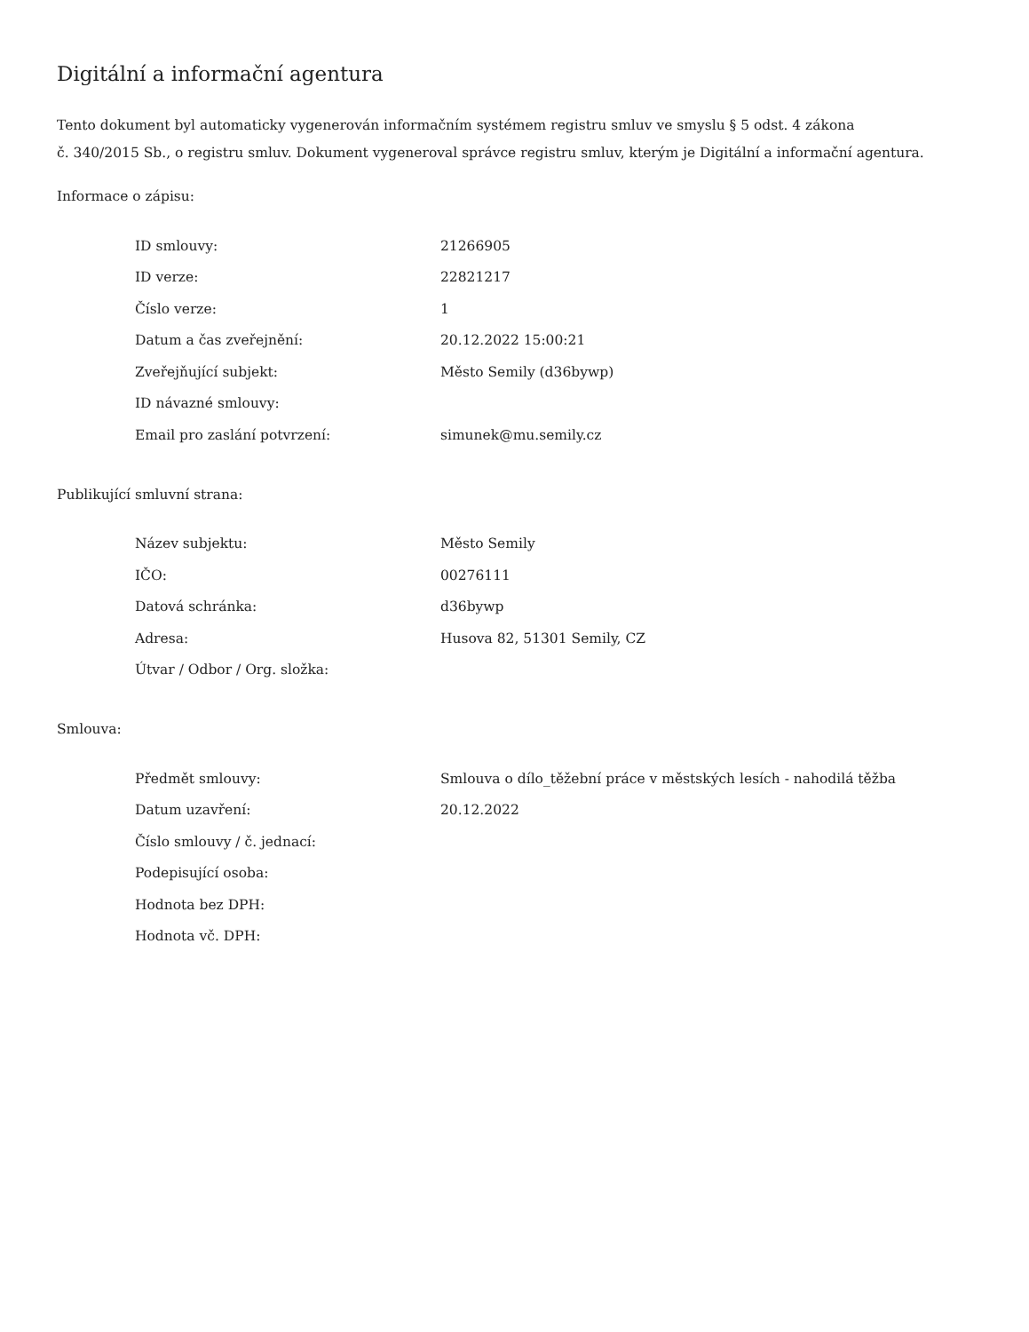Digitální a informační agentura
Tento dokument byl automaticky vygenerován informačním systémem registru smluv ve smyslu § 5 odst. 4 zákona
č. 340/2015 Sb., o registru smluv. Dokument vygeneroval správce registru smluv, kterým je Digitální a informační agentura.
Informace o zápisu:
| ID smlouvy: | 21266905 |
| ID verze: | 22821217 |
| Číslo verze: | 1 |
| Datum a čas zveřejnění: | 20.12.2022 15:00:21 |
| Zveřejňující subjekt: | Město Semily (d36bywp) |
| ID návazné smlouvy: | |
| Email pro zaslání potvrzení: | simunek@mu.semily.cz |
Publikující smluvní strana:
| Název subjektu: | Město Semily |
| IČO: | 00276111 |
| Datová schránka: | d36bywp |
| Adresa: | Husova 82, 51301 Semily, CZ |
| Útvar / Odbor / Org. složka: | |
Smlouva:
| Předmět smlouvy: | Smlouva o dílo_těžební práce v městských lesích - nahodilá těžba |
| Datum uzavření: | 20.12.2022 |
| Číslo smlouvy / č. jednací: | |
| Podepisující osoba: | |
| Hodnota bez DPH: | |
| Hodnota vč. DPH: | |